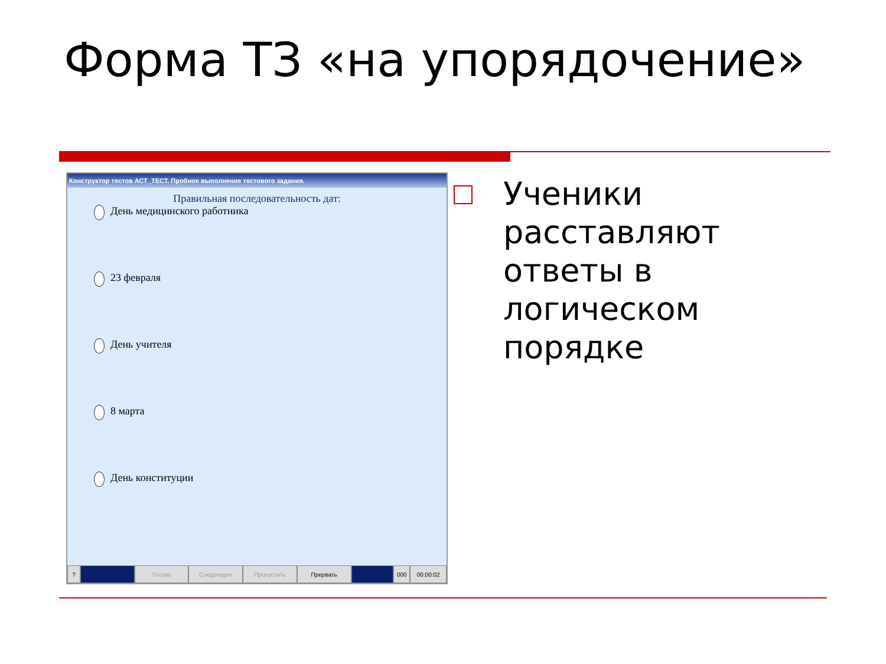Форма ТЗ «на упорядочение»
Конструктор тестов АСТ_ТЕСТ. Пробное выполнение тестового задания.
Правильная последовательность дат:
День медицинского работника
23 февраля
День учителя
8 марта
День конституции
? Готово Следующее Пропустить Прервать 000 00:00:02
Ученики
расставляют
ответы в
логическом
порядке